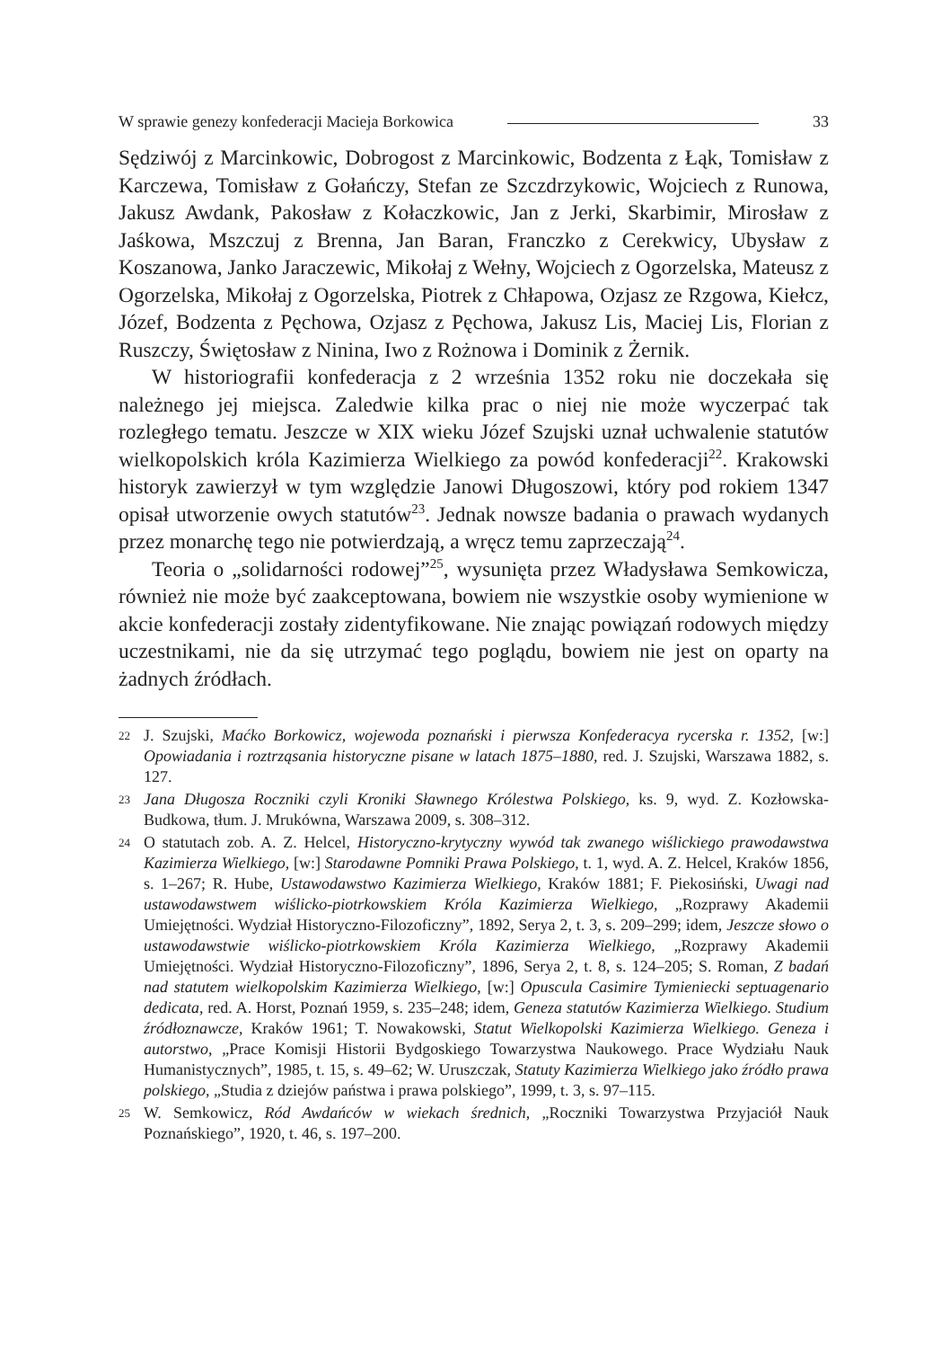W sprawie genezy konfederacji Macieja Borkowica 33
Sędziwój z Marcinkowic, Dobrogost z Marcinkowic, Bodzenta z Łąk, Tomisław z Karczewa, Tomisław z Gołańczy, Stefan ze Szczdrzykowic, Wojciech z Runowa, Jakusz Awdank, Pakosław z Kołaczkowic, Jan z Jerki, Skarbimir, Mirosław z Jaśkowa, Mszczuj z Brenna, Jan Baran, Franczko z Cerekwicy, Ubysław z Koszanowa, Janko Jaraczewic, Mikołaj z Wełny, Wojciech z Ogorzelska, Mateusz z Ogorzelska, Mikołaj z Ogorzelska, Piotrek z Chłapowa, Ozjasz ze Rzgowa, Kiełcz, Józef, Bodzenta z Pęchowa, Ozjasz z Pęchowa, Jakusz Lis, Maciej Lis, Florian z Ruszczy, Świętosław z Ninina, Iwo z Rożnowa i Dominik z Żernik.
W historiografii konfederacja z 2 września 1352 roku nie doczekała się należnego jej miejsca. Zaledwie kilka prac o niej nie może wyczerpać tak rozległego tematu. Jeszcze w XIX wieku Józef Szujski uznał uchwalenie statutów wielkopolskich króla Kazimierza Wielkiego za powód konfederacji<sup>22</sup>. Krakowski historyk zawierzył w tym względzie Janowi Długoszowi, który pod rokiem 1347 opisał utworzenie owych statutów<sup>23</sup>. Jednak nowsze badania o prawach wydanych przez monarchę tego nie potwierdzają, a wręcz temu zaprzeczają<sup>24</sup>.
Teoria o „solidarności rodowej”<sup>25</sup>, wysunięta przez Władysława Semkowicza, również nie może być zaakceptowana, bowiem nie wszystkie osoby wymienione w akcie konfederacji zostały zidentyfikowane. Nie znając powiązań rodowych między uczestnikami, nie da się utrzymać tego poglądu, bowiem nie jest on oparty na żadnych źródłach.
22 J. Szujski, Maćko Borkowicz, wojewoda poznański i pierwsza Konfederacya rycerska r. 1352, [w:] Opowiadania i roztrząsania historyczne pisane w latach 1875–1880, red. J. Szujski, Warszawa 1882, s. 127.
23 Jana Długosza Roczniki czyli Kroniki Sławnego Królestwa Polskiego, ks. 9, wyd. Z. Kozłowska-Budkowa, tłum. J. Mrukówna, Warszawa 2009, s. 308–312.
24 O statutach zob. A. Z. Helcel, Historyczno-krytyczny wywód tak zwanego wiślickiego prawodawstwa Kazimierza Wielkiego, [w:] Starodawne Pomniki Prawa Polskiego, t. 1, wyd. A. Z. Helcel, Kraków 1856, s. 1–267; R. Hube, Ustawodawstwo Kazimierza Wielkiego, Kraków 1881; F. Piekosiński, Uwagi nad ustawodawstwem wiślicko-piotrkowskiem Króla Kazimierza Wielkiego, „Rozprawy Akademii Umiejętności. Wydział Historyczno-Filozoficzny”, 1892, Serya 2, t. 3, s. 209–299; idem, Jeszcze słowo o ustawodawstwie wiślicko-piotrkowskiem Króla Kazimierza Wielkiego, „Rozprawy Akademii Umiejętności. Wydział Historyczno-Filozoficzny”, 1896, Serya 2, t. 8, s. 124–205; S. Roman, Z badań nad statutem wielkopolskim Kazimierza Wielkiego, [w:] Opuscula Casimire Tymieniecki septuagenario dedicata, red. A. Horst, Poznań 1959, s. 235–248; idem, Geneza statutów Kazimierza Wielkiego. Studium źródłoznawcze, Kraków 1961; T. Nowakowski, Statut Wielkopolski Kazimierza Wielkiego. Geneza i autorstwo, „Prace Komisji Historii Bydgoskiego Towarzystwa Naukowego. Prace Wydziału Nauk Humanistycznych”, 1985, t. 15, s. 49–62; W. Uruszczak, Statuty Kazimierza Wielkiego jako źródło prawa polskiego, „Studia z dziejów państwa i prawa polskiego”, 1999, t. 3, s. 97–115.
25 W. Semkowicz, Ród Awdańców w wiekach średnich, „Roczniki Towarzystwa Przyjaciół Nauk Poznańskiego”, 1920, t. 46, s. 197–200.